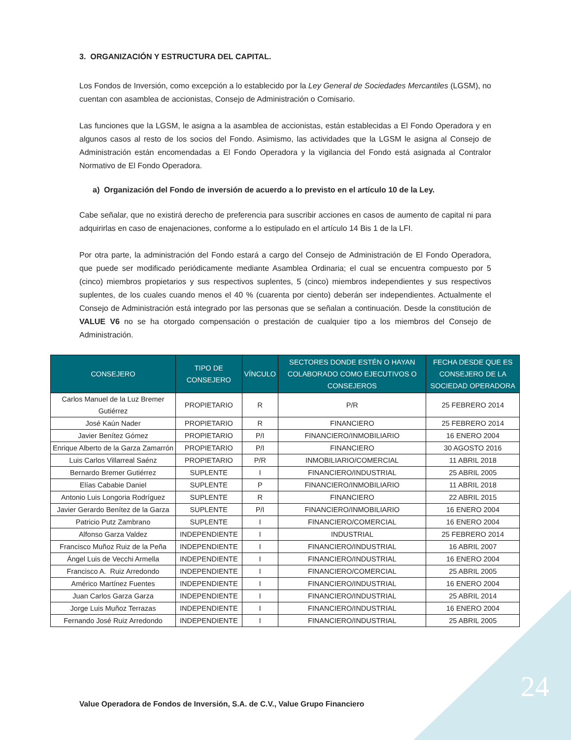3. ORGANIZACIÓN Y ESTRUCTURA DEL CAPITAL.
Los Fondos de Inversión, como excepción a lo establecido por la Ley General de Sociedades Mercantiles (LGSM), no cuentan con asamblea de accionistas, Consejo de Administración o Comisario.
Las funciones que la LGSM, le asigna a la asamblea de accionistas, están establecidas a El Fondo Operadora y en algunos casos al resto de los socios del Fondo. Asimismo, las actividades que la LGSM le asigna al Consejo de Administración están encomendadas a El Fondo Operadora y la vigilancia del Fondo está asignada al Contralor Normativo de El Fondo Operadora.
a) Organización del Fondo de inversión de acuerdo a lo previsto en el artículo 10 de la Ley.
Cabe señalar, que no existirá derecho de preferencia para suscribir acciones en casos de aumento de capital ni para adquirirlas en caso de enajenaciones, conforme a lo estipulado en el artículo 14 Bis 1 de la LFI.
Por otra parte, la administración del Fondo estará a cargo del Consejo de Administración de El Fondo Operadora, que puede ser modificado periódicamente mediante Asamblea Ordinaria; el cual se encuentra compuesto por 5 (cinco) miembros propietarios y sus respectivos suplentes, 5 (cinco) miembros independientes y sus respectivos suplentes, de los cuales cuando menos el 40 % (cuarenta por ciento) deberán ser independientes. Actualmente el Consejo de Administración está integrado por las personas que se señalan a continuación. Desde la constitución de VALUE V6 no se ha otorgado compensación o prestación de cualquier tipo a los miembros del Consejo de Administración.
| CONSEJERO | TIPO DE CONSEJERO | VÍNCULO | SECTORES DONDE ESTÉN O HAYAN COLABORADO COMO EJECUTIVOS O CONSEJEROS | FECHA DESDE QUE ES CONSEJERO DE LA SOCIEDAD OPERADORA |
| --- | --- | --- | --- | --- |
| Carlos Manuel de la Luz Bremer Gutiérrez | PROPIETARIO | R | P/R | 25 FEBRERO 2014 |
| José Kaún Nader | PROPIETARIO | R | FINANCIERO | 25 FEBRERO 2014 |
| Javier Benítez Gómez | PROPIETARIO | P/I | FINANCIERO/INMOBILIARIO | 16 ENERO 2004 |
| Enrique Alberto de la Garza Zamarrón | PROPIETARIO | P/I | FINANCIERO | 30 AGOSTO 2016 |
| Luis Carlos Villarreal Saénz | PROPIETARIO | P/R | INMOBILIARIO/COMERCIAL | 11 ABRIL 2018 |
| Bernardo Bremer Gutiérrez | SUPLENTE | I | FINANCIERO/INDUSTRIAL | 25 ABRIL 2005 |
| Elías Cababie Daniel | SUPLENTE | P | FINANCIERO/INMOBILIARIO | 11 ABRIL 2018 |
| Antonio Luis Longoria Rodríguez | SUPLENTE | R | FINANCIERO | 22 ABRIL 2015 |
| Javier Gerardo Benítez de la Garza | SUPLENTE | P/I | FINANCIERO/INMOBILIARIO | 16 ENERO 2004 |
| Patricio Putz Zambrano | SUPLENTE | I | FINANCIERO/COMERCIAL | 16 ENERO 2004 |
| Alfonso Garza Valdez | INDEPENDIENTE | I | INDUSTRIAL | 25 FEBRERO 2014 |
| Francisco Muñoz Ruiz de la Peña | INDEPENDIENTE | I | FINANCIERO/INDUSTRIAL | 16 ABRIL 2007 |
| Ángel Luis de Vecchi Armella | INDEPENDIENTE | I | FINANCIERO/INDUSTRIAL | 16 ENERO 2004 |
| Francisco A. Ruiz Arredondo | INDEPENDIENTE | I | FINANCIERO/COMERCIAL | 25 ABRIL 2005 |
| Américo Martínez Fuentes | INDEPENDIENTE | I | FINANCIERO/INDUSTRIAL | 16 ENERO 2004 |
| Juan Carlos Garza Garza | INDEPENDIENTE | I | FINANCIERO/INDUSTRIAL | 25 ABRIL 2014 |
| Jorge Luis Muñoz Terrazas | INDEPENDIENTE | I | FINANCIERO/INDUSTRIAL | 16 ENERO 2004 |
| Fernando José Ruiz Arredondo | INDEPENDIENTE | I | FINANCIERO/INDUSTRIAL | 25 ABRIL 2005 |
24
Value Operadora de Fondos de Inversión, S.A. de C.V., Value Grupo Financiero